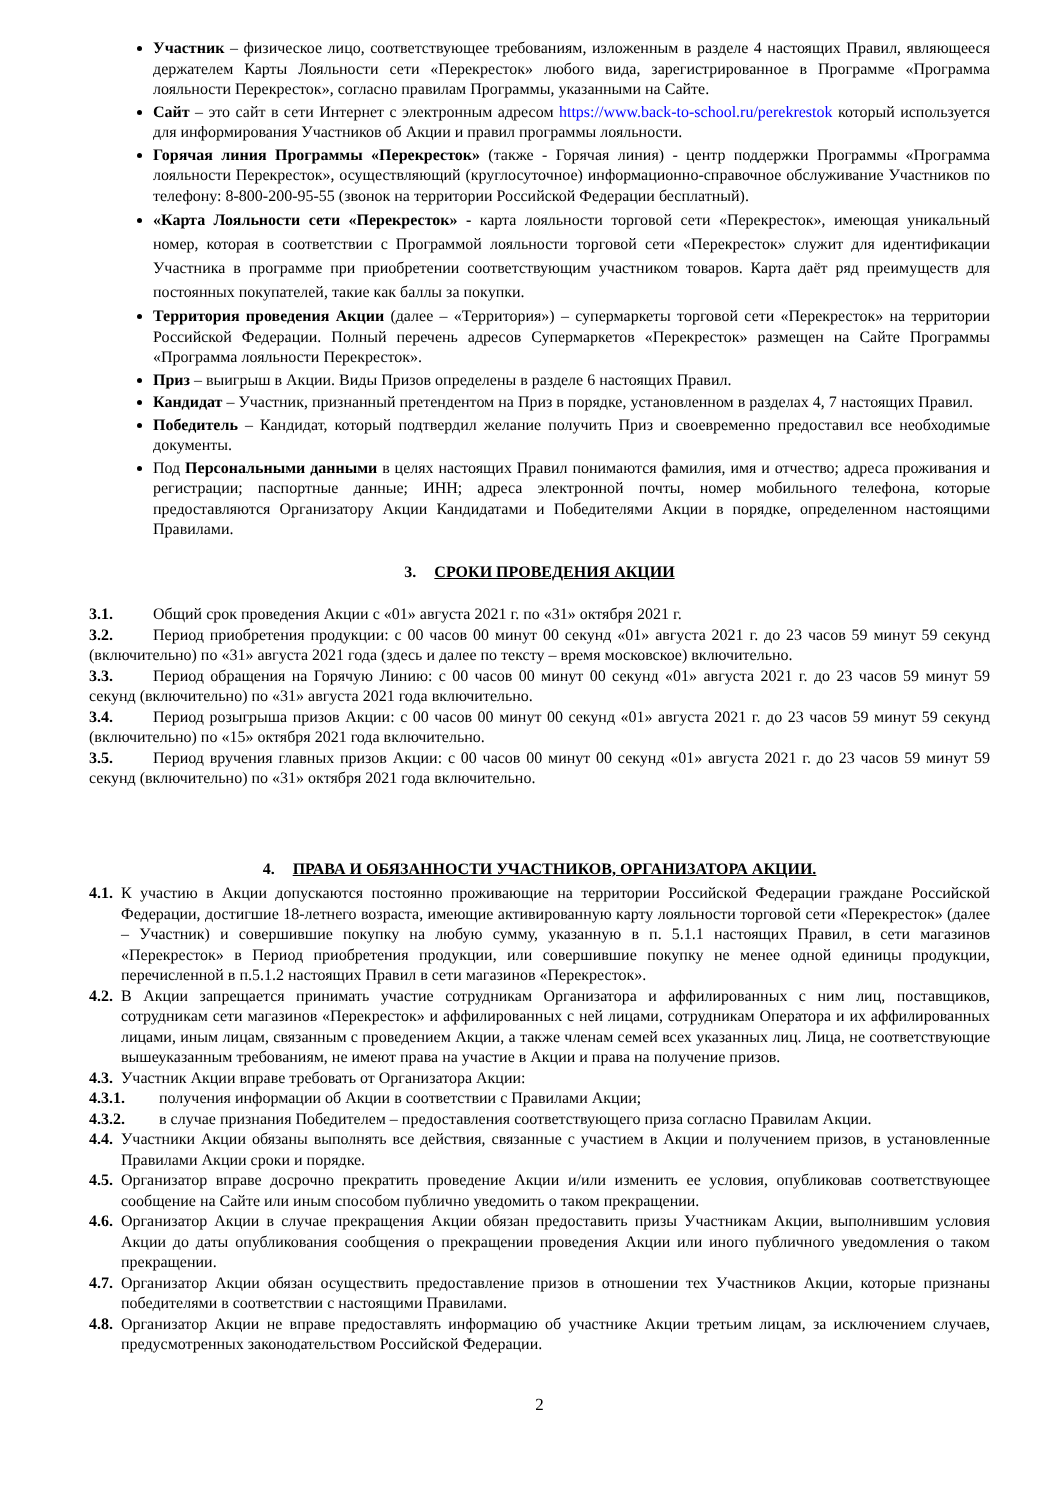Участник – физическое лицо, соответствующее требованиям, изложенным в разделе 4 настоящих Правил, являющееся держателем Карты Лояльности сети «Перекресток» любого вида, зарегистрированное в Программе «Программа лояльности Перекресток», согласно правилам Программы, указанными на Сайте.
Сайт – это сайт в сети Интернет с электронным адресом https://www.back-to-school.ru/perekrestok который используется для информирования Участников об Акции и правил программы лояльности.
Горячая линия Программы «Перекресток» (также - Горячая линия) - центр поддержки Программы «Программа лояльности Перекресток», осуществляющий (круглосуточное) информационно-справочное обслуживание Участников по телефону: 8-800-200-95-55 (звонок на территории Российской Федерации бесплатный).
«Карта Лояльности сети «Перекресток» - карта лояльности торговой сети «Перекресток», имеющая уникальный номер, которая в соответствии с Программой лояльности торговой сети «Перекресток» служит для идентификации Участника в программе при приобретении соответствующим участником товаров. Карта даёт ряд преимуществ для постоянных покупателей, такие как баллы за покупки.
Территория проведения Акции (далее – «Территория») – супермаркеты торговой сети «Перекресток» на территории Российской Федерации. Полный перечень адресов Супермаркетов «Перекресток» размещен на Сайте Программы «Программа лояльности Перекресток».
Приз – выигрыш в Акции. Виды Призов определены в разделе 6 настоящих Правил.
Кандидат – Участник, признанный претендентом на Приз в порядке, установленном в разделах 4, 7 настоящих Правил.
Победитель – Кандидат, который подтвердил желание получить Приз и своевременно предоставил все необходимые документы.
Под Персональными данными в целях настоящих Правил понимаются фамилия, имя и отчество; адреса проживания и регистрации; паспортные данные; ИНН; адреса электронной почты, номер мобильного телефона, которые предоставляются Организатору Акции Кандидатами и Победителями Акции в порядке, определенном настоящими Правилами.
3. СРОКИ ПРОВЕДЕНИЯ АКЦИИ
3.1. Общий срок проведения Акции с «01» августа 2021 г. по «31» октября 2021 г.
3.2. Период приобретения продукции: с 00 часов 00 минут 00 секунд «01» августа 2021 г. до 23 часов 59 минут 59 секунд (включительно) по «31» августа 2021 года (здесь и далее по тексту – время московское) включительно.
3.3. Период обращения на Горячую Линию: с 00 часов 00 минут 00 секунд «01» августа 2021 г. до 23 часов 59 минут 59 секунд (включительно) по «31» августа 2021 года включительно.
3.4. Период розыгрыша призов Акции: с 00 часов 00 минут 00 секунд «01» августа 2021 г. до 23 часов 59 минут 59 секунд (включительно) по «15» октября 2021 года включительно.
3.5. Период вручения главных призов Акции: с 00 часов 00 минут 00 секунд «01» августа 2021 г. до 23 часов 59 минут 59 секунд (включительно) по «31» октября 2021 года включительно.
4. ПРАВА И ОБЯЗАННОСТИ УЧАСТНИКОВ, ОРГАНИЗАТОРА АКЦИИ.
4.1. К участию в Акции допускаются постоянно проживающие на территории Российской Федерации граждане Российской Федерации, достигшие 18-летнего возраста, имеющие активированную карту лояльности торговой сети «Перекресток» (далее – Участник) и совершившие покупку на любую сумму, указанную в п. 5.1.1 настоящих Правил, в сети магазинов «Перекресток» в Период приобретения продукции, или совершившие покупку не менее одной единицы продукции, перечисленной в п.5.1.2 настоящих Правил в сети магазинов «Перекресток».
4.2. В Акции запрещается принимать участие сотрудникам Организатора и аффилированных с ним лиц, поставщиков, сотрудникам сети магазинов «Перекресток» и аффилированных с ней лицами, сотрудникам Оператора и их аффилированных лицами, иным лицам, связанным с проведением Акции, а также членам семей всех указанных лиц. Лица, не соответствующие вышеуказанным требованиям, не имеют права на участие в Акции и права на получение призов.
4.3. Участник Акции вправе требовать от Организатора Акции:
4.3.1. получения информации об Акции в соответствии с Правилами Акции;
4.3.2. в случае признания Победителем – предоставления соответствующего приза согласно Правилам Акции.
4.4. Участники Акции обязаны выполнять все действия, связанные с участием в Акции и получением призов, в установленные Правилами Акции сроки и порядке.
4.5. Организатор вправе досрочно прекратить проведение Акции и/или изменить ее условия, опубликовав соответствующее сообщение на Сайте или иным способом публично уведомить о таком прекращении.
4.6. Организатор Акции в случае прекращения Акции обязан предоставить призы Участникам Акции, выполнившим условия Акции до даты опубликования сообщения о прекращении проведения Акции или иного публичного уведомления о таком прекращении.
4.7. Организатор Акции обязан осуществить предоставление призов в отношении тех Участников Акции, которые признаны победителями в соответствии с настоящими Правилами.
4.8. Организатор Акции не вправе предоставлять информацию об участнике Акции третьим лицам, за исключением случаев, предусмотренных законодательством Российской Федерации.
2